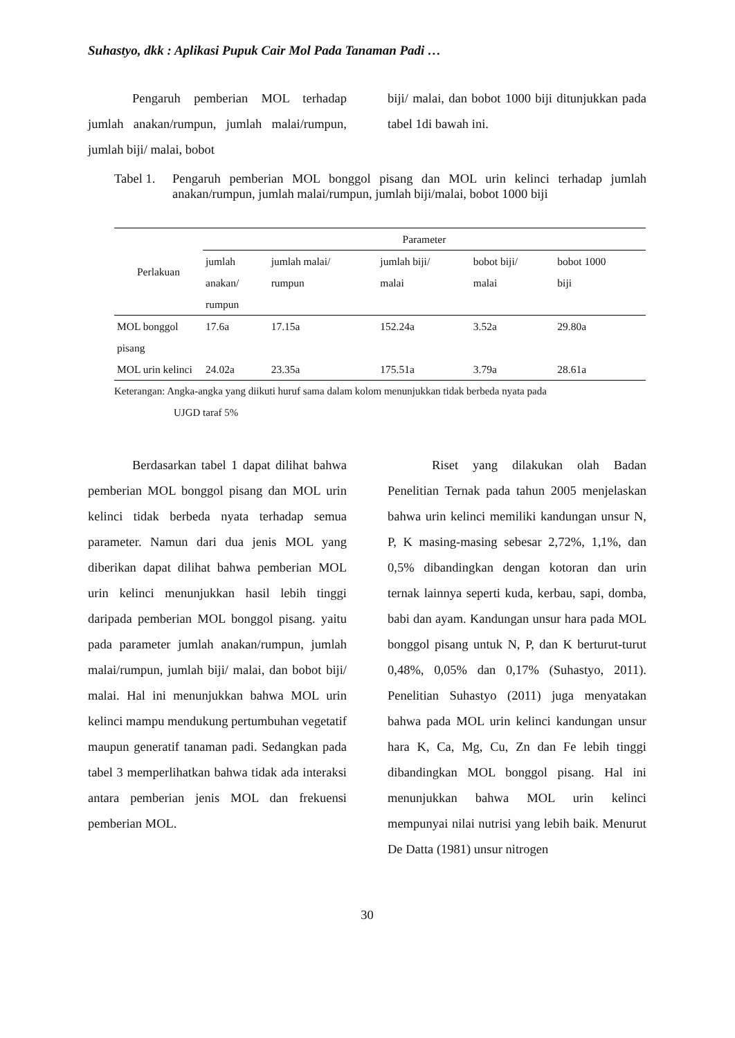Suhastyo, dkk : Aplikasi Pupuk Cair Mol Pada Tanaman Padi …
Pengaruh pemberian MOL terhadap jumlah anakan/rumpun, jumlah malai/rumpun, jumlah biji/ malai, bobot
biji/ malai, dan bobot 1000 biji ditunjukkan pada tabel 1di bawah ini.
Tabel 1. Pengaruh pemberian MOL bonggol pisang dan MOL urin kelinci terhadap jumlah anakan/rumpun, jumlah malai/rumpun, jumlah biji/malai, bobot 1000 biji
| Perlakuan | Parameter | | | | |
| --- | --- | --- | --- | --- | --- |
| | jumlah anakan/ rumpun | jumlah malai/ rumpun | jumlah biji/ malai | bobot biji/ malai | bobot 1000 biji |
| MOL bonggol pisang | 17.6a | 17.15a | 152.24a | 3.52a | 29.80a |
| MOL urin kelinci | 24.02a | 23.35a | 175.51a | 3.79a | 28.61a |
Keterangan: Angka-angka yang diikuti huruf sama dalam kolom menunjukkan tidak berbeda nyata pada
UJGD taraf 5%
Berdasarkan tabel 1 dapat dilihat bahwa pemberian MOL bonggol pisang dan MOL urin kelinci tidak berbeda nyata terhadap semua parameter. Namun dari dua jenis MOL yang diberikan dapat dilihat bahwa pemberian MOL urin kelinci menunjukkan hasil lebih tinggi daripada pemberian MOL bonggol pisang. yaitu pada parameter jumlah anakan/rumpun, jumlah malai/rumpun, jumlah biji/ malai, dan bobot biji/ malai. Hal ini menunjukkan bahwa MOL urin kelinci mampu mendukung pertumbuhan vegetatif maupun generatif tanaman padi. Sedangkan pada tabel 3 memperlihatkan bahwa tidak ada interaksi antara pemberian jenis MOL dan frekuensi pemberian MOL.
Riset yang dilakukan olah Badan Penelitian Ternak pada tahun 2005 menjelaskan bahwa urin kelinci memiliki kandungan unsur N, P, K masing-masing sebesar 2,72%, 1,1%, dan 0,5% dibandingkan dengan kotoran dan urin ternak lainnya seperti kuda, kerbau, sapi, domba, babi dan ayam. Kandungan unsur hara pada MOL bonggol pisang untuk N, P, dan K berturut-turut 0,48%, 0,05% dan 0,17% (Suhastyo, 2011). Penelitian Suhastyo (2011) juga menyatakan bahwa pada MOL urin kelinci kandungan unsur hara K, Ca, Mg, Cu, Zn dan Fe lebih tinggi dibandingkan MOL bonggol pisang. Hal ini menunjukkan bahwa MOL urin kelinci mempunyai nilai nutrisi yang lebih baik. Menurut De Datta (1981) unsur nitrogen
30